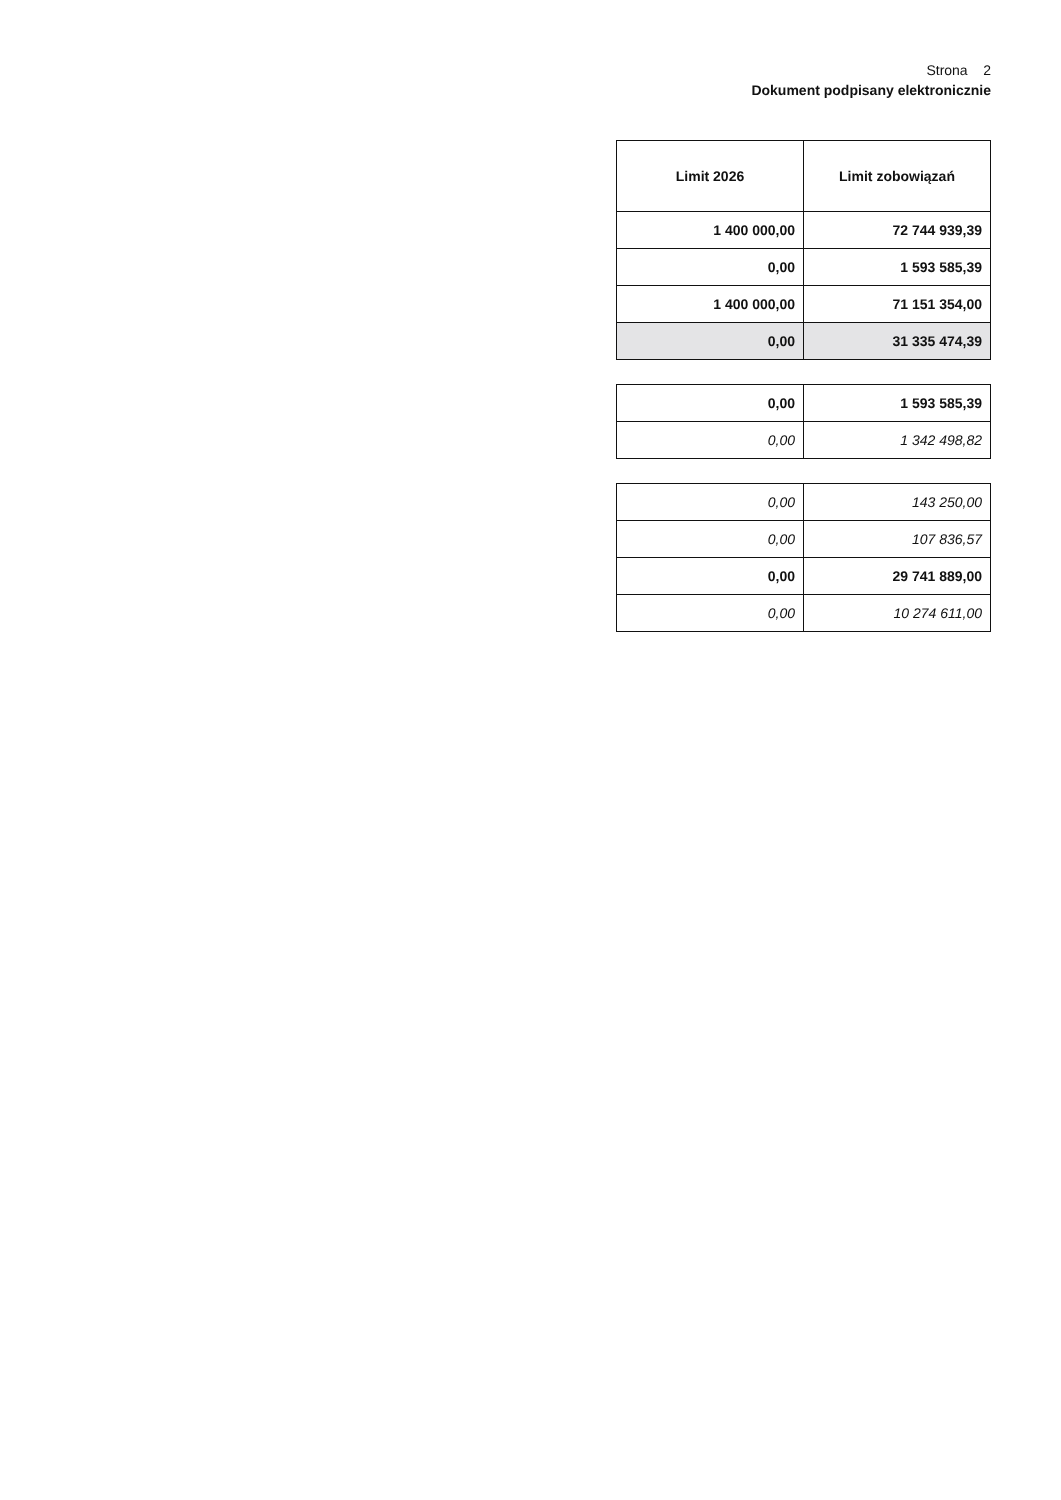Strona 2
Dokument podpisany elektronicznie
| Limit 2026 | Limit zobowiązań |
| --- | --- |
| 1 400 000,00 | 72 744 939,39 |
| 0,00 | 1 593 585,39 |
| 1 400 000,00 | 71 151 354,00 |
| 0,00 | 31 335 474,39 |
| 0,00 | 1 593 585,39 |
| 0,00 | 1 342 498,82 |
| 0,00 | 143 250,00 |
| 0,00 | 107 836,57 |
| 0,00 | 29 741 889,00 |
| 0,00 | 10 274 611,00 |